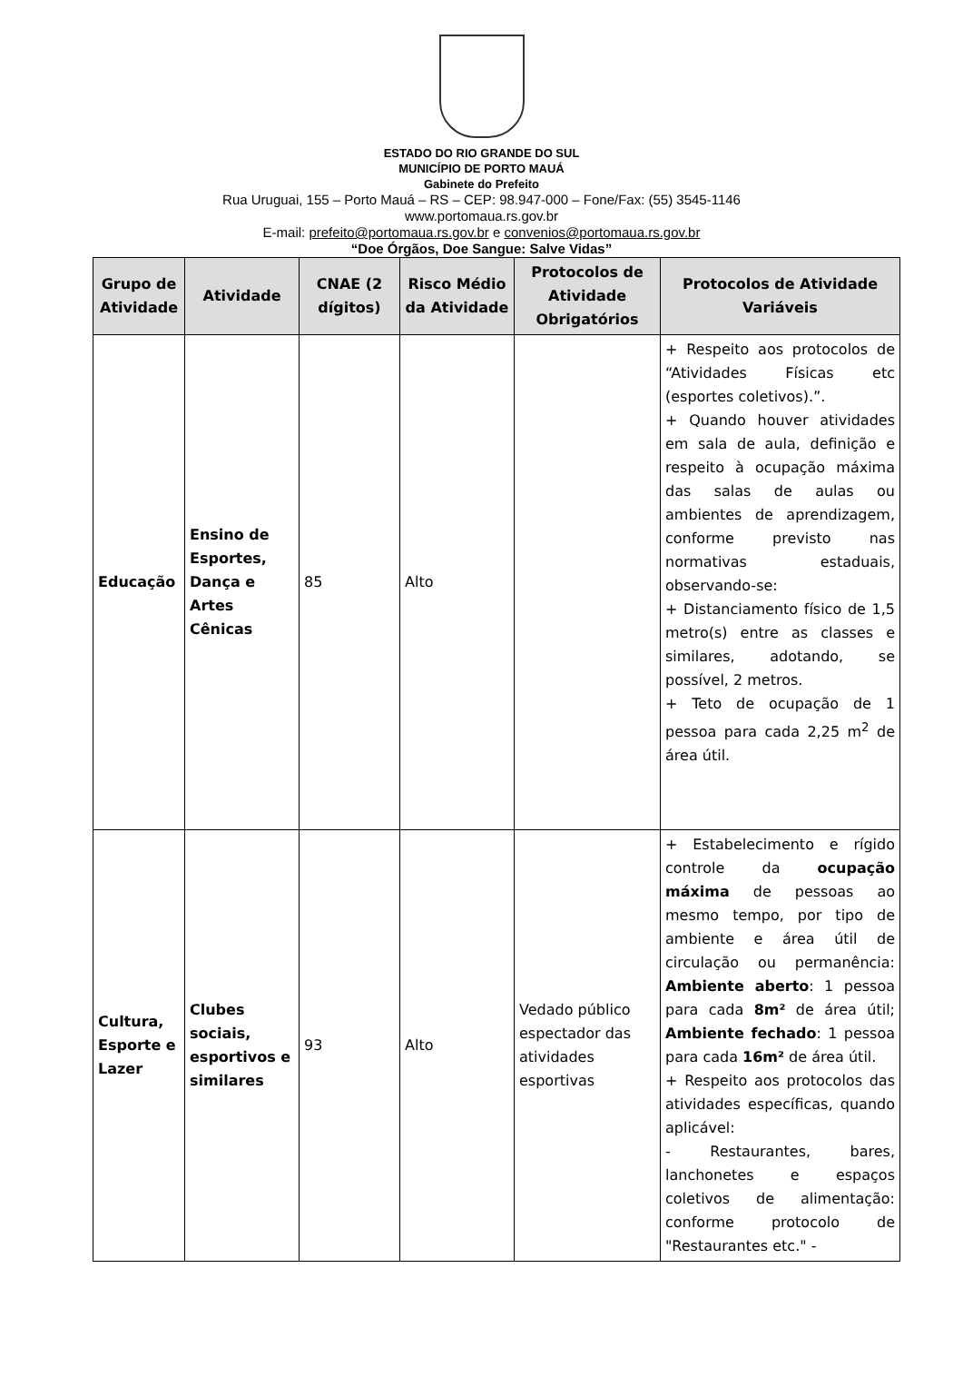ESTADO DO RIO GRANDE DO SUL
MUNICÍPIO DE PORTO MAUÁ
Gabinete do Prefeito
Rua Uruguai, 155 – Porto Mauá – RS – CEP: 98.947-000 – Fone/Fax: (55) 3545-1146
www.portomaua.rs.gov.br
E-mail: prefeito@portomaua.rs.gov.br e convenios@portomaua.rs.gov.br
“Doe Órgãos, Doe Sangue: Salve Vidas”
| Grupo de Atividade | Atividade | CNAE (2 dígitos) | Risco Médio da Atividade | Protocolos de Atividade Obrigatórios | Protocolos de Atividade Variáveis |
| --- | --- | --- | --- | --- | --- |
| Educação | Ensino de Esportes, Dança e Artes Cênicas | 85 | Alto | | + Respeito aos protocolos de “Atividades Físicas etc (esportes coletivos).”. + Quando houver atividades em sala de aula, definição e respeito à ocupação máxima das salas de aulas ou ambientes de aprendizagem, conforme previsto nas normativas estaduais, observando-se: + Distanciamento físico de 1,5 metro(s) entre as classes e similares, adotando, se possível, 2 metros. + Teto de ocupação de 1 pessoa para cada 2,25 m<sup>2</sup> de área útil. |
| Cultura, Esporte e Lazer | Clubes sociais, esportivos e similares | 93 | Alto | Vedado público espectador das atividades esportivas | + Estabelecimento e rígido controle da ocupação máxima de pessoas ao mesmo tempo, por tipo de ambiente e área útil de circulação ou permanência: Ambiente aberto : 1 pessoa para cada 8m² de área útil; Ambiente fechado : 1 pessoa para cada 16m² de área útil. + Respeito aos protocolos das atividades específicas, quando aplicável: - Restaurantes, bares, lanchonetes e espaços coletivos de alimentação: conforme protocolo de "Restaurantes etc." - |